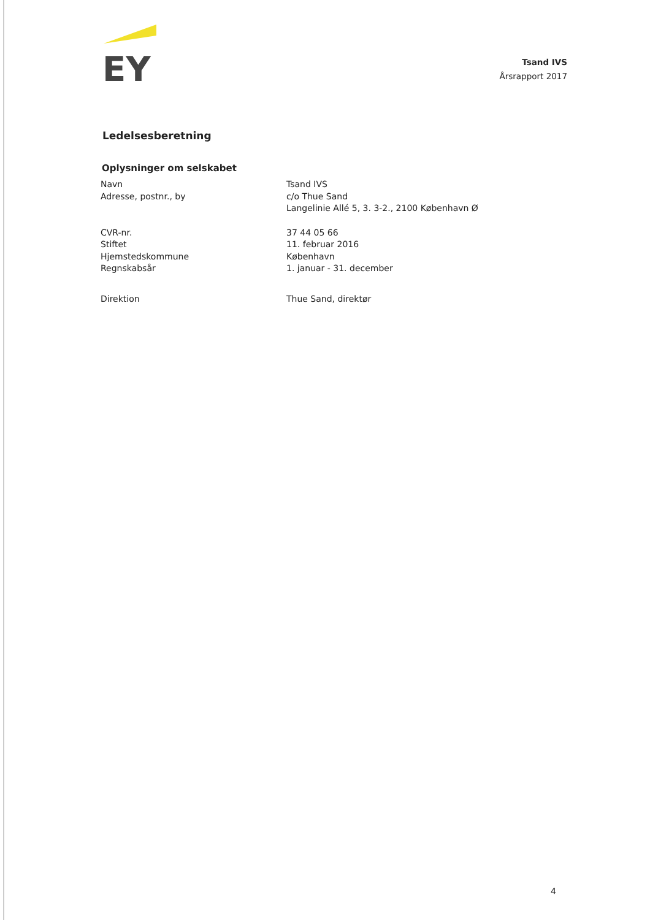EY
Tsand IVS
Årsrapport 2017
Ledelsesberetning
Oplysninger om selskabet
| Navn Adresse, postnr., by | Tsand IVS c/o Thue Sand Langelinie Allé 5, 3. 3-2., 2100 København Ø |
| CVR-nr. Stiftet Hjemstedskommune Regnskabsår | 37 44 05 66 11. februar 2016 København 1. januar - 31. december |
| Direktion | Thue Sand, direktør |
4